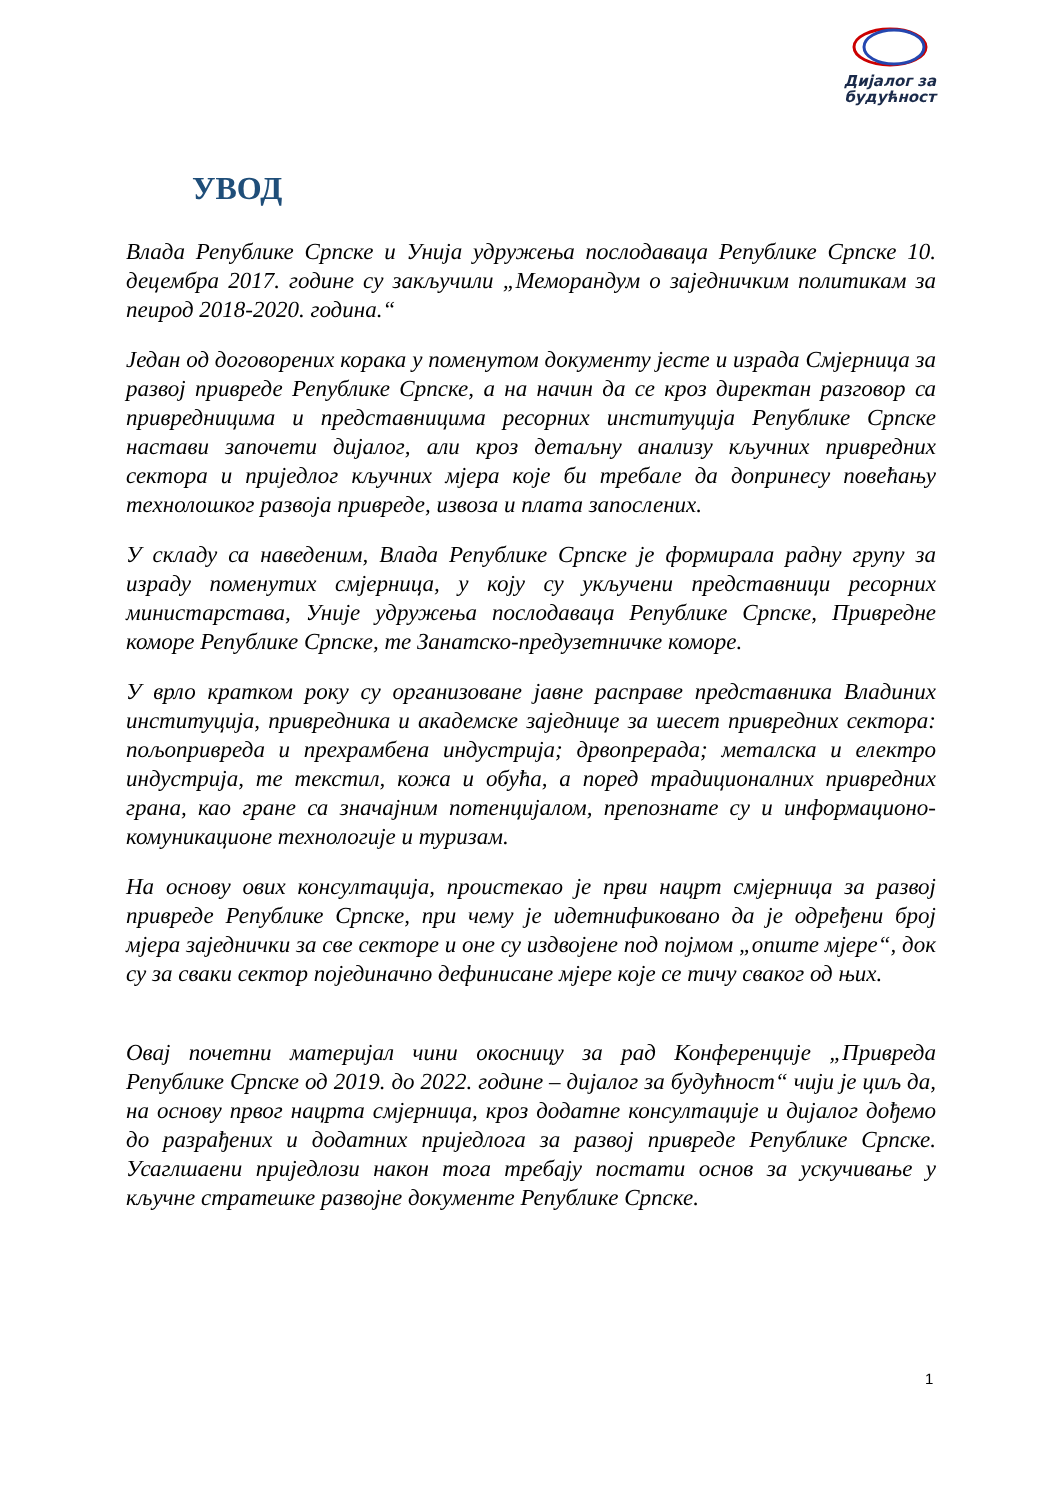Дијалог за будућност
УВОД
Влада Републике Српске и Унија удружења послодаваца Републике Српске 10. децембра 2017. године су закључили „Меморандум о заједничким политикам за пеирод 2018-2020. година.“
Један од договорених корака у поменутом документу јесте и израда Смјерница за развој привреде Републике Српске, а на начин да се кроз директан разговор са привредницима и представницима ресорних институција Републике Српске настави започети дијалог, али кроз детаљну анализу кључних привредних сектора и приједлог кључних мјера које би требале да допринесу повећању технолошког развоја привреде, извоза и плата запослених.
У складу са наведеним, Влада Републике Српске је формирала радну групу за израду поменутих смјерница, у коју су укључени представници ресорних министарстава, Уније удружења послодаваца Републике Српске, Привредне коморе Републике Српске, те Занатско-предузетничке коморе.
У врло кратком року су организоване јавне расправе представника Владиних институција, привредника и академске заједнице за шесет привредних сектора: пољопривреда и прехрамбена индустрија; дрвопрерада; металска и електро индустрија, те текстил, кожа и обућа, а поред традиционалних привредних грана, као гране са значајним потенцијалом, препознате су и информационо-комуникационе технологије и туризам.
На основу ових консултација, проистекао је први нацрт смјерница за развој привреде Републике Српске, при чему је идетнификовано да је одређени број мјера заједнички за све секторе и оне су издвојене под појмом „опште мјере“, док су за сваки сектор појединачно дефинисане мјере које се тичу сваког од њих.
Овај почетни материјал чини окосницу за рад Конференције „Привреда Републике Српске од 2019. до 2022. године – дијалог за будућност“ чији је циљ да, на основу првог нацрта смјерница, кроз додатне консултације и дијалог дођемо до разрађених и додатних приједлога за развој привреде Републике Српске. Усаглшаени приједлози након тога требају постати основ за ускучивање у кључне стратешке развојне документе Републике Српске.
1